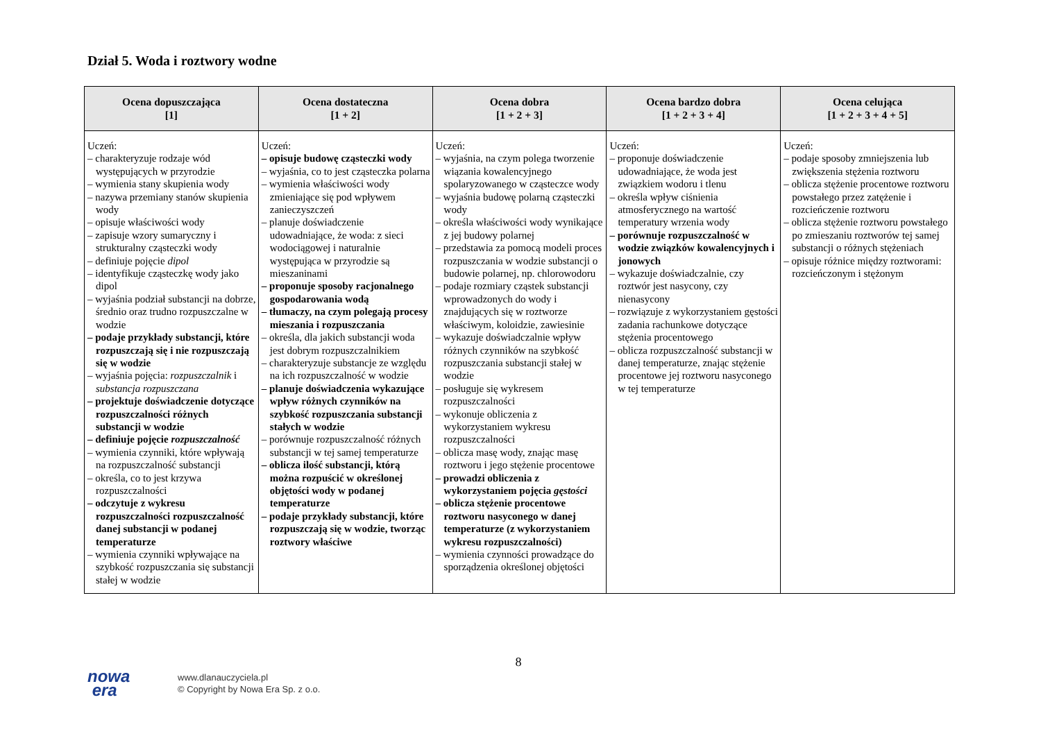Dział 5. Woda i roztwory wodne
| Ocena dopuszczająca [1] | Ocena dostateczna [1 + 2] | Ocena dobra [1 + 2 + 3] | Ocena bardzo dobra [1 + 2 + 3 + 4] | Ocena celująca [1 + 2 + 3 + 4 + 5] |
| --- | --- | --- | --- | --- |
| Uczeń: – charakteryzuje rodzaje wód występujących w przyrodzie – wymienia stany skupienia wody – nazywa przemiany stanów skupienia wody – opisuje właściwości wody – zapisuje wzory sumaryczny i strukturalny cząsteczki wody – definiuje pojęcie dipol – identyfikuje cząsteczkę wody jako dipol – wyjaśnia podział substancji na dobrze, średnio oraz trudno rozpuszczalne w wodzie – podaje przykłady substancji, które rozpuszczają się i nie rozpuszczają się w wodzie – wyjaśnia pojęcia: rozpuszczalnik i substancja rozpuszczana – projektuje doświadczenie dotyczące rozpuszczalności różnych substancji w wodzie – definiuje pojęcie rozpuszczalność – wymienia czynniki, które wpływają na rozpuszczalność substancji – określa, co to jest krzywa rozpuszczalności – odczytuje z wykresu rozpuszczalności rozpuszczalność danej substancji w podanej temperaturze – wymienia czynniki wpływające na szybkość rozpuszczania się substancji stałej w wodzie | Uczeń: – opisuje budowę cząsteczki wody – wyjaśnia, co to jest cząsteczka polarna – wymienia właściwości wody zmieniające się pod wpływem zanieczyszczeń – planuje doświadczenie udowadniające, że woda: z sieci wodociągowej i naturalnie występująca w przyrodzie są mieszaninami – proponuje sposoby racjonalnego gospodarowania wodą – tłumaczy, na czym polegają procesy mieszania i rozpuszczania – określa, dla jakich substancji woda jest dobrym rozpuszczalnikiem – charakteryzuje substancje ze względu na ich rozpuszczalność w wodzie – planuje doświadczenia wykazujące wpływ różnych czynników na szybkość rozpuszczania substancji stałych w wodzie – porównuje rozpuszczalność różnych substancji w tej samej temperaturze – oblicza ilość substancji, którą można rozpuścić w określonej objętości wody w podanej temperaturze – podaje przykłady substancji, które rozpuszczają się w wodzie, tworząc roztwory właściwe | Uczeń: – wyjaśnia, na czym polega tworzenie wiązania kowalencyjnego spolaryzowanego w cząsteczce wody – wyjaśnia budowę polarną cząsteczki wody – określa właściwości wody wynikające z jej budowy polarnej – przedstawia za pomocą modeli proces rozpuszczania w wodzie substancji o budowie polarnej, np. chlorowodoru – podaje rozmiary cząstek substancji wprowadzonych do wody i znajdujących się w roztworze właściwym, koloidzie, zawiesinie – wykazuje doświadczalnie wpływ różnych czynników na szybkość rozpuszczania substancji stałej w wodzie – posługuje się wykresem rozpuszczalności – wykonuje obliczenia z wykorzystaniem wykresu rozpuszczalności – oblicza masę wody, znając masę roztworu i jego stężenie procentowe – prowadzi obliczenia z wykorzystaniem pojęcia gęstości – oblicza stężenie procentowe roztworu nasyconego w danej temperaturze (z wykorzystaniem wykresu rozpuszczalności) – wymienia czynności prowadzące do sporządzenia określonej objętości | Uczeń: – proponuje doświadczenie udowadniające, że woda jest związkiem wodoru i tlenu – określa wpływ ciśnienia atmosferycznego na wartość temperatury wrzenia wody – porównuje rozpuszczalność w wodzie związków kowalencyjnych i jonowych – wykazuje doświadczalnie, czy roztwór jest nasycony, czy nienasycony – rozwiązuje z wykorzystaniem gęstości zadania rachunkowe dotyczące stężenia procentowego – oblicza rozpuszczalność substancji w danej temperaturze, znając stężenie procentowe jej roztworu nasyconego w tej temperaturze | Uczeń: – podaje sposoby zmniejszenia lub zwiększenia stężenia roztworu – oblicza stężenie procentowe roztworu powstałego przez zatężenie i rozcieńczenie roztworu – oblicza stężenie roztworu powstałego po zmieszaniu roztworów tej samej substancji o różnych stężeniach – opisuje różnice między roztworami: rozcieńczonym i stężonym |
8
nowa
era
www.dlanauczyciela.pl
© Copyright by Nowa Era Sp. z o.o.